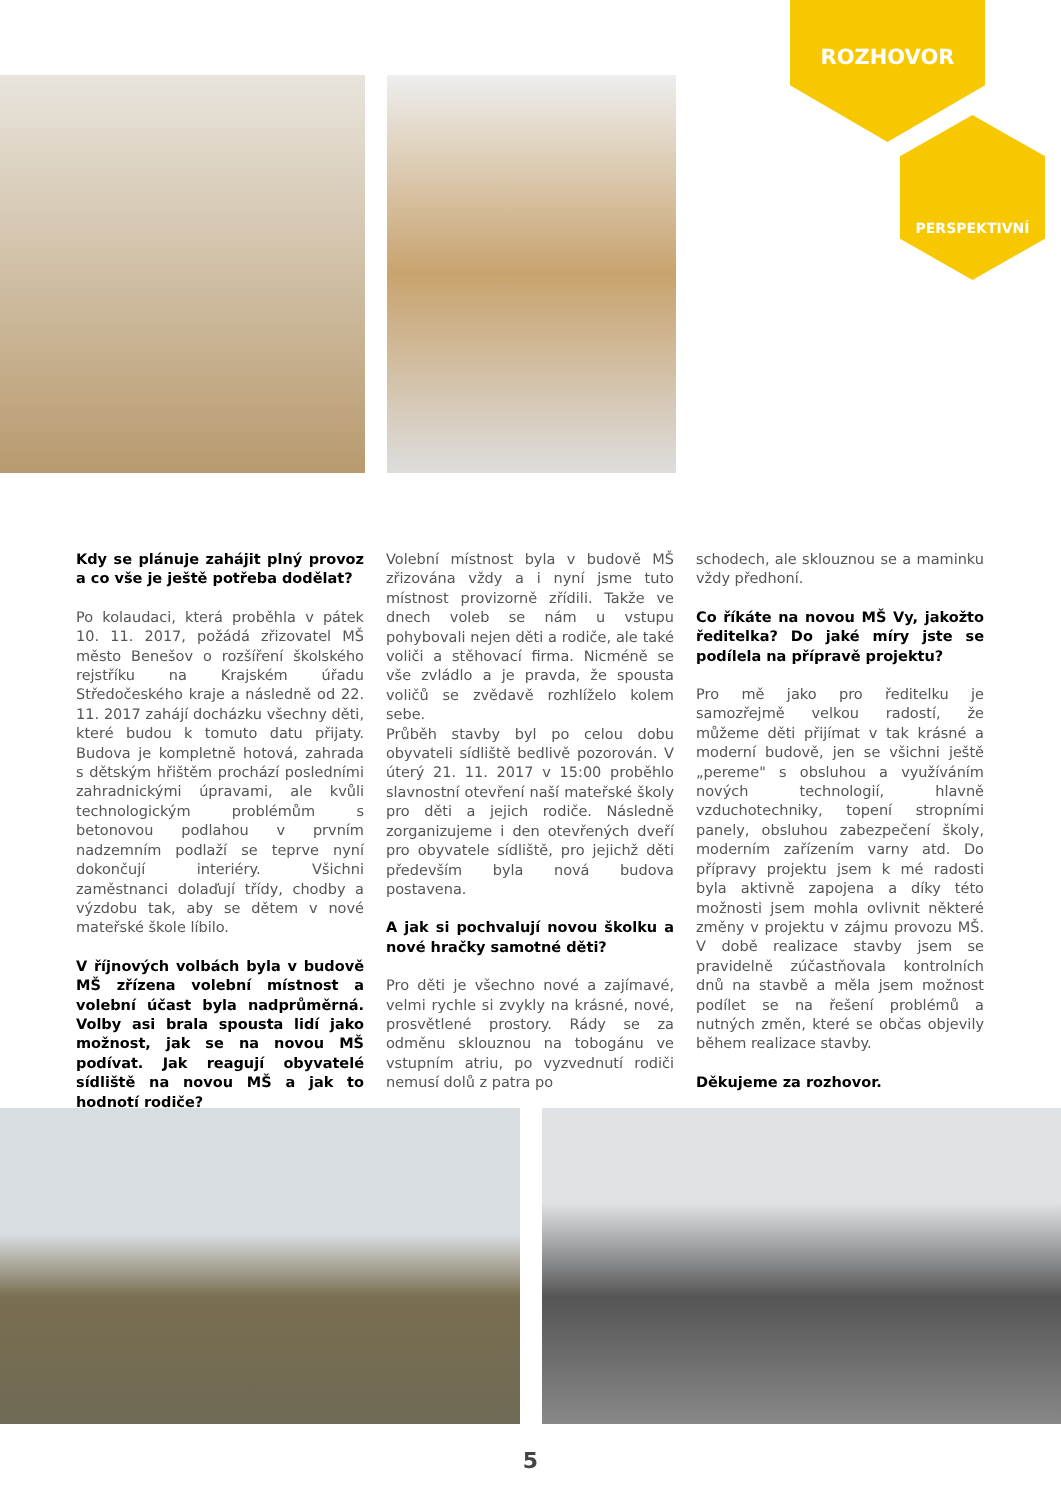ROZHOVOR
PERSPEKTIVNÍ
Kdy se plánuje zahájit plný provoz a co vše je ještě potřeba dodělat?
Po kolaudaci, která proběhla v pátek 10. 11. 2017, požádá zřizovatel MŠ město Benešov o rozšíření školského rejstříku na Krajském úřadu Středočeského kraje a následně od 22. 11. 2017 zahájí docházku všechny děti, které budou k tomuto datu přijaty. Budova je kompletně hotová, zahrada s dětským hřištěm prochází posledními zahradnickými úpravami, ale kvůli technologickým problémům s betonovou podlahou v prvním nadzemním podlaží se teprve nyní dokončují interiéry. Všichni zaměstnanci dolaďují třídy, chodby a výzdobu tak, aby se dětem v nové mateřské škole líbilo.
V říjnových volbách byla v budově MŠ zřízena volební místnost a volební účast byla nadprůměrná. Volby asi brala spousta lidí jako možnost, jak se na novou MŠ podívat. Jak reagují obyvatelé sídliště na novou MŠ a jak to hodnotí rodiče?
Volební místnost byla v budově MŠ zřizována vždy a i nyní jsme tuto místnost provizorně zřídili. Takže ve dnech voleb se nám u vstupu pohybovali nejen děti a rodiče, ale také voliči a stěhovací firma. Nicméně se vše zvládlo a je pravda, že spousta voličů se zvědavě rozhlíželo kolem sebe.
Průběh stavby byl po celou dobu obyvateli sídliště bedlivě pozorován. V úterý 21. 11. 2017 v 15:00 proběhlo slavnostní otevření naší mateřské školy pro děti a jejich rodiče. Následně zorganizujeme i den otevřených dveří pro obyvatele sídliště, pro jejichž děti především byla nová budova postavena.
A jak si pochvalují novou školku a nové hračky samotné děti?
Pro děti je všechno nové a zajímavé, velmi rychle si zvykly na krásné, nové, prosvětlené prostory. Rády se za odměnu sklouznou na tobogánu ve vstupním atriu, po vyzvednutí rodiči nemusí dolů z patra po
schodech, ale sklouznou se a maminku vždy předhoní.
Co říkáte na novou MŠ Vy, jakožto ředitelka? Do jaké míry jste se podílela na přípravě projektu?
Pro mě jako pro ředitelku je samozřejmě velkou radostí, že můžeme děti přijímat v tak krásné a moderní budově, jen se všichni ještě „pereme" s obsluhou a využíváním nových technologií, hlavně vzduchotechniky, topení stropními panely, obsluhou zabezpečení školy, moderním zařízením varny atd. Do přípravy projektu jsem k mé radosti byla aktivně zapojena a díky této možnosti jsem mohla ovlivnit některé změny v projektu v zájmu provozu MŠ. V době realizace stavby jsem se pravidelně zúčastňovala kontrolních dnů na stavbě a měla jsem možnost podílet se na řešení problémů a nutných změn, které se občas objevily během realizace stavby.
Děkujeme za rozhovor.
5